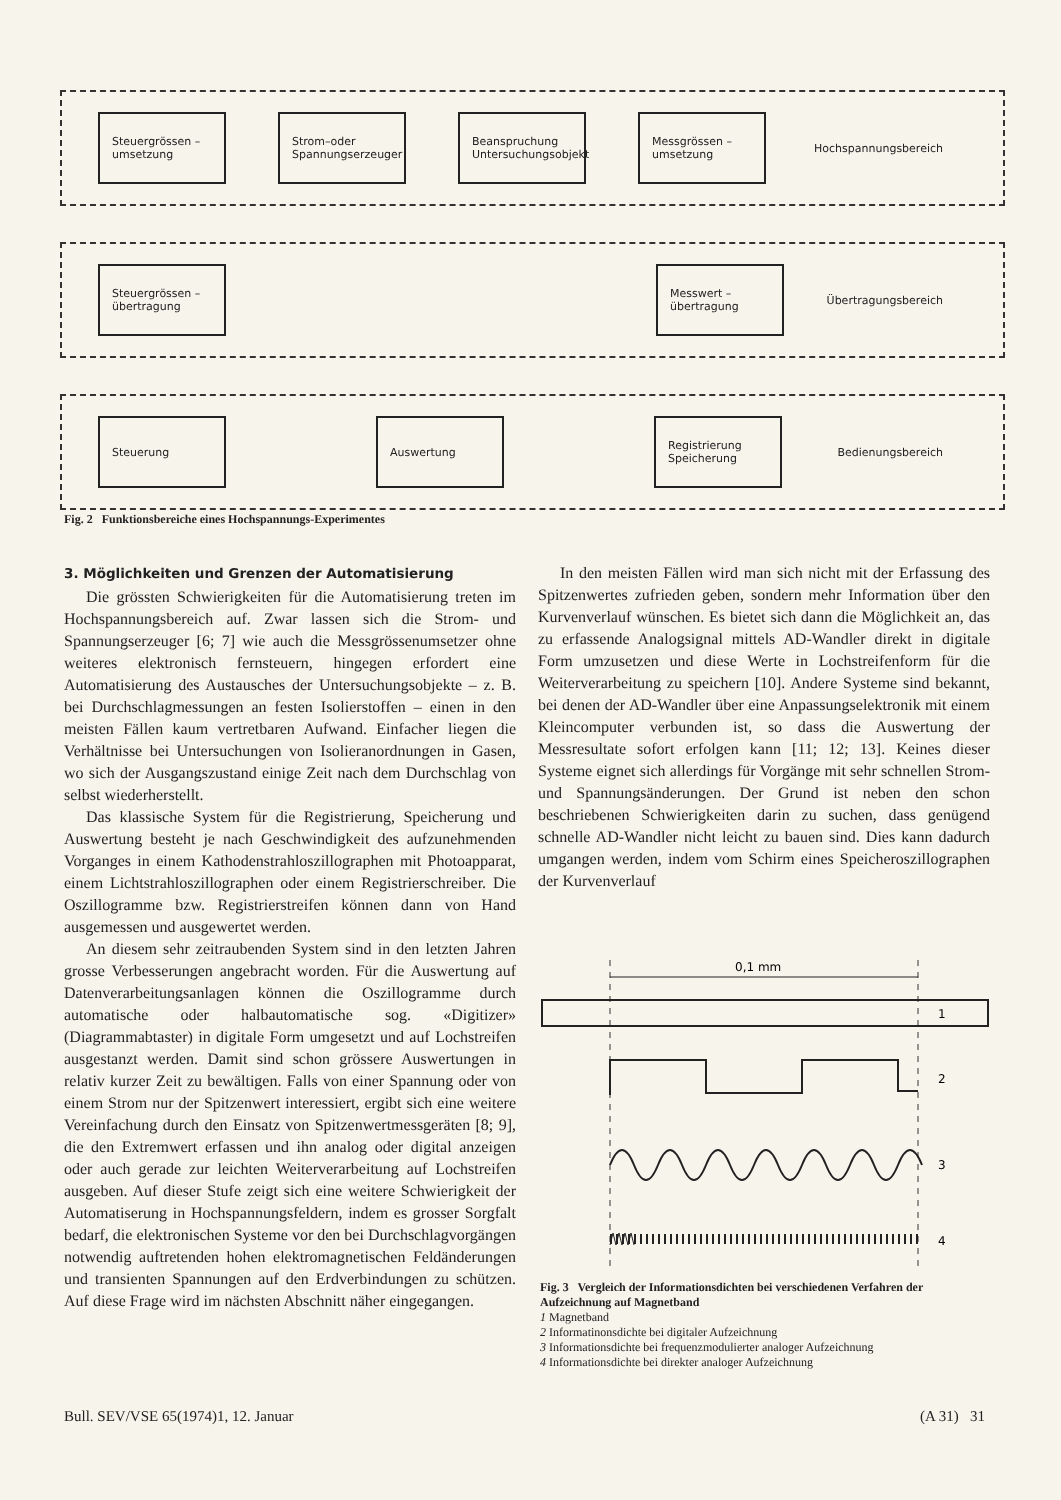Steuergrössen – umsetzung
Strom–oder Spannungserzeuger
Beanspruchung Untersuchungsobjekt
Messgrössen – umsetzung
Hochspannungsbereich
Steuergrössen – übertragung
Messwert – übertragung
Übertragungsbereich
Steuerung Auswertung
Registrierung Speicherung
Bedienungsbereich
Fig. 2 Funktionsbereiche eines Hochspannungs-Experimentes
3. Möglichkeiten und Grenzen der Automatisierung
Die grössten Schwierigkeiten für die Automatisierung treten im Hochspannungsbereich auf. Zwar lassen sich die Strom- und Spannungserzeuger [6; 7] wie auch die Messgrössenumsetzer ohne weiteres elektronisch fernsteuern, hingegen erfordert eine Automatisierung des Austausches der Untersuchungsobjekte – z. B. bei Durchschlagmessungen an festen Isolierstoffen – einen in den meisten Fällen kaum vertretbaren Aufwand. Einfacher liegen die Verhältnisse bei Untersuchungen von Isolieranordnungen in Gasen, wo sich der Ausgangszustand einige Zeit nach dem Durchschlag von selbst wiederherstellt.
Das klassische System für die Registrierung, Speicherung und Auswertung besteht je nach Geschwindigkeit des aufzunehmenden Vorganges in einem Kathodenstrahloszillographen mit Photoapparat, einem Lichtstrahloszillographen oder einem Registrierschreiber. Die Oszillogramme bzw. Registrierstreifen können dann von Hand ausgemessen und ausgewertet werden.
An diesem sehr zeitraubenden System sind in den letzten Jahren grosse Verbesserungen angebracht worden. Für die Auswertung auf Datenverarbeitungsanlagen können die Oszillogramme durch automatische oder halbautomatische sog. «Digitizer» (Diagrammabtaster) in digitale Form umgesetzt und auf Lochstreifen ausgestanzt werden. Damit sind schon grössere Auswertungen in relativ kurzer Zeit zu bewältigen. Falls von einer Spannung oder von einem Strom nur der Spitzenwert interessiert, ergibt sich eine weitere Vereinfachung durch den Einsatz von Spitzenwertmessgeräten [8; 9], die den Extremwert erfassen und ihn analog oder digital anzeigen oder auch gerade zur leichten Weiterverarbeitung auf Lochstreifen ausgeben. Auf dieser Stufe zeigt sich eine weitere Schwierigkeit der Automatiserung in Hochspannungsfeldern, indem es grosser Sorgfalt bedarf, die elektronischen Systeme vor den bei Durchschlagvorgängen notwendig auftretenden hohen elektromagnetischen Feldänderungen und transienten Spannungen auf den Erdverbindungen zu schützen. Auf diese Frage wird im nächsten Abschnitt näher eingegangen.
In den meisten Fällen wird man sich nicht mit der Erfassung des Spitzenwertes zufrieden geben, sondern mehr Information über den Kurvenverlauf wünschen. Es bietet sich dann die Möglichkeit an, das zu erfassende Analogsignal mittels AD-Wandler direkt in digitale Form umzusetzen und diese Werte in Lochstreifenform für die Weiterverarbeitung zu speichern [10]. Andere Systeme sind bekannt, bei denen der AD-Wandler über eine Anpassungselektronik mit einem Kleincomputer verbunden ist, so dass die Auswertung der Messresultate sofort erfolgen kann [11; 12; 13]. Keines dieser Systeme eignet sich allerdings für Vorgänge mit sehr schnellen Strom- und Spannungsänderungen. Der Grund ist neben den schon beschriebenen Schwierigkeiten darin zu suchen, dass genügend schnelle AD-Wandler nicht leicht zu bauen sind. Dies kann dadurch umgangen werden, indem vom Schirm eines Speicheroszillographen der Kurvenverlauf
0,1 mm
1
2
3
4
Fig. 3 Vergleich der Informationsdichten bei verschiedenen Verfahren der Aufzeichnung auf Magnetband
1 Magnetband
2 Informatinonsdichte bei digitaler Aufzeichnung
3 Informationsdichte bei frequenzmodulierter analoger Aufzeichnung
4 Informationsdichte bei direkter analoger Aufzeichnung
Bull. SEV/VSE 65(1974)1, 12. Januar
(A 31) 31